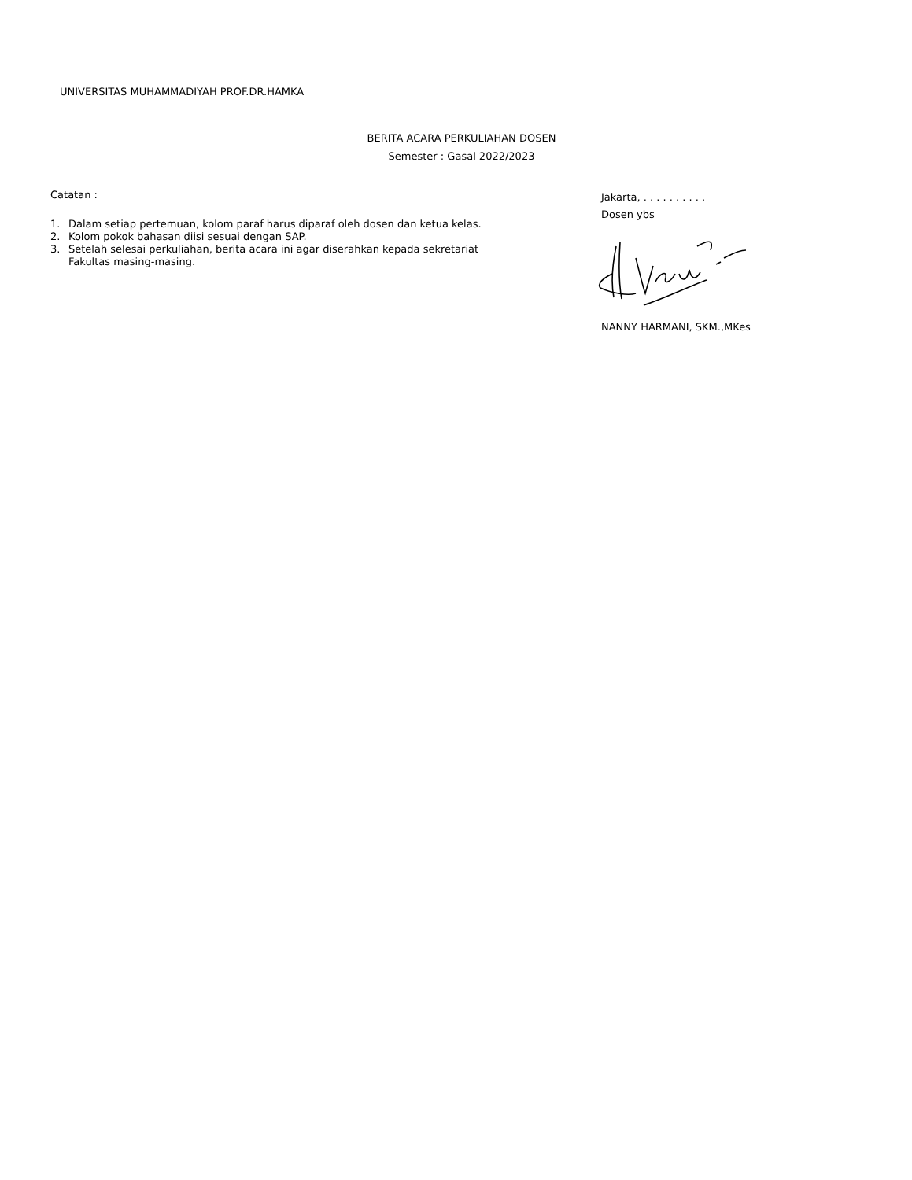UNIVERSITAS MUHAMMADIYAH PROF.DR.HAMKA
BERITA ACARA PERKULIAHAN DOSEN
Semester : Gasal 2022/2023
Catatan :
1. Dalam setiap pertemuan, kolom paraf harus diparaf oleh dosen dan ketua kelas.
2. Kolom pokok bahasan diisi sesuai dengan SAP.
3. Setelah selesai perkuliahan, berita acara ini agar diserahkan kepada sekretariat
Fakultas masing-masing.
Jakarta, . . . . . . . . . .
Dosen ybs
NANNY HARMANI, SKM.,MKes